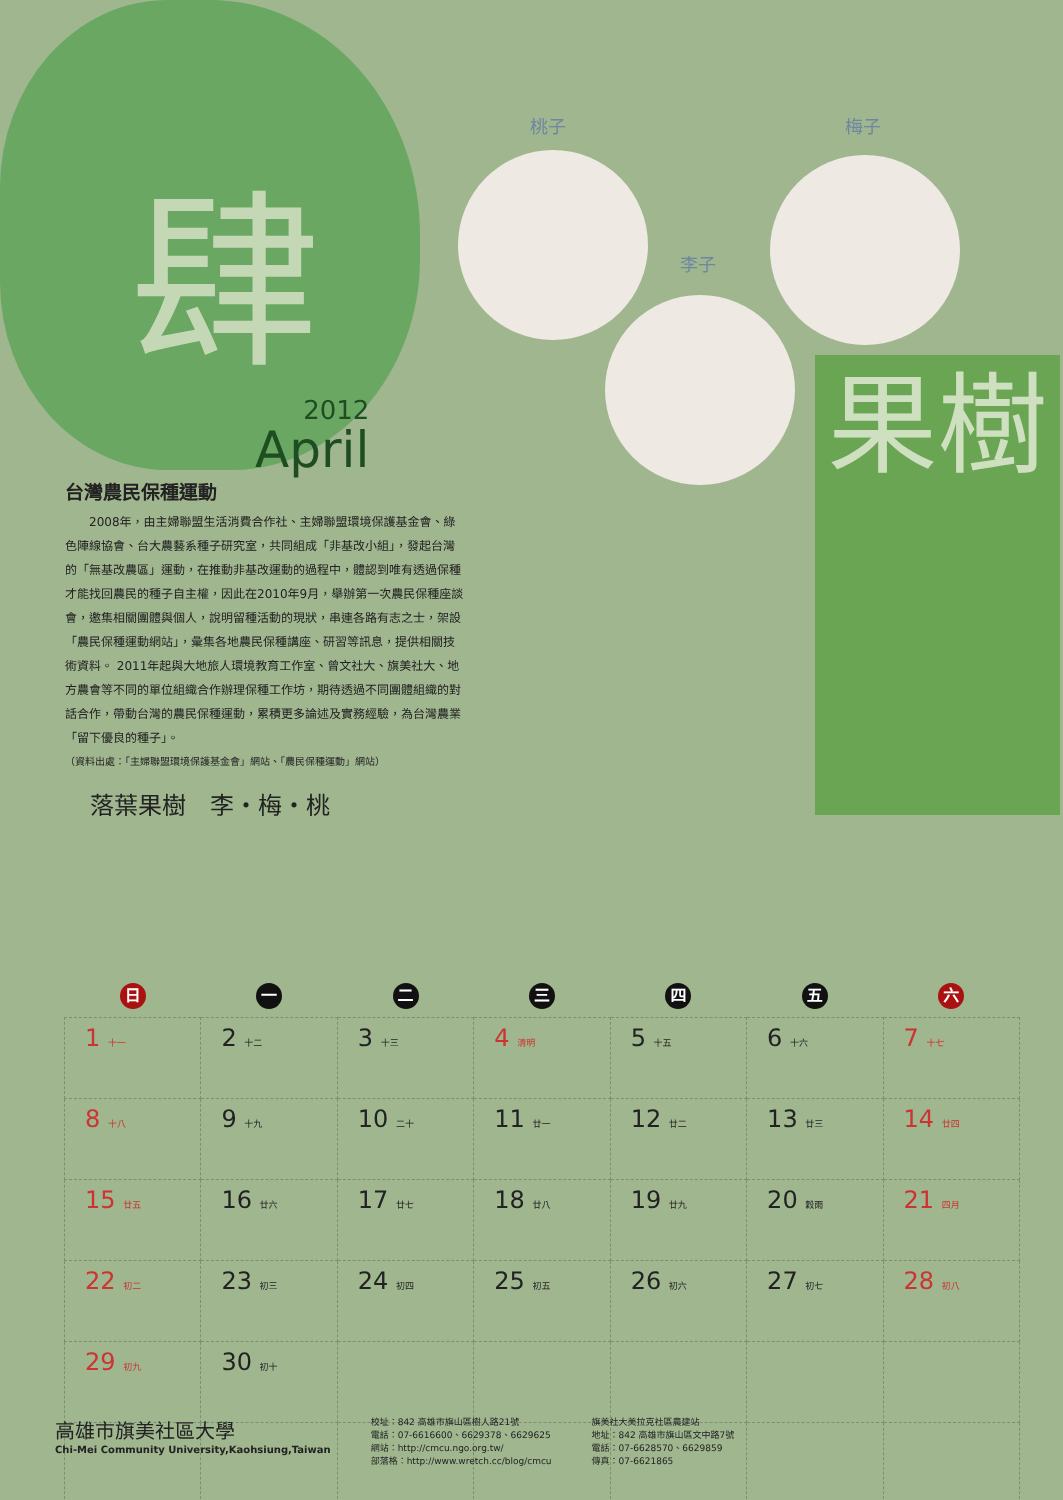肆
2012
April
桃子 梅子
李子
果樹
台灣農民保種運動
　　2008年，由主婦聯盟生活消費合作社、主婦聯盟環境保護基金會、綠色陣線協會、台大農藝系種子研究室，共同組成「非基改小組」，發起台灣的「無基改農區」運動，在推動非基改運動的過程中，體認到唯有透過保種才能找回農民的種子自主權，因此在2010年9月，舉辦第一次農民保種座談會，邀集相關團體與個人，說明留種活動的現狀，串連各路有志之士，架設「農民保種運動網站」，彙集各地農民保種講座、研習等訊息，提供相關技術資料。 2011年起與大地旅人環境教育工作室、曾文社大、旗美社大、地方農會等不同的單位組織合作辦理保種工作坊，期待透過不同團體組織的對話合作，帶動台灣的農民保種運動，累積更多論述及實務經驗，為台灣農業「留下優良的種子」。
（資料出處：「主婦聯盟環境保護基金會」網站、「農民保種運動」網站）
落葉果樹　李・梅・桃
| 日 | 一 | 二 | 三 | 四 | 五 | 六 |
| --- | --- | --- | --- | --- | --- | --- |
| 1 十一 | 2 十二 | 3 十三 | 4 清明 | 5 十五 | 6 十六 | 7 十七 |
| 8 十八 | 9 十九 | 10 二十 | 11 廿一 | 12 廿二 | 13 廿三 | 14 廿四 |
| 15 廿五 | 16 廿六 | 17 廿七 | 18 廿八 | 19 廿九 | 20 穀雨 | 21 四月 |
| 22 初二 | 23 初三 | 24 初四 | 25 初五 | 26 初六 | 27 初七 | 28 初八 |
| 29 初九 | 30 初十 | | | | | |
高雄市旗美社區大學
Chi-Mei Community University,Kaohsiung,Taiwan
校址：842 高雄市旗山區樹人路21號
電話：07-6616600、6629378、6629625
網站：http://cmcu.ngo.org.tw/
部落格：http://www.wretch.cc/blog/cmcu
旗美社大美拉克社區農建站
地址：842 高雄市旗山區文中路7號
電話：07-6628570、6629859
傳真：07-6621865